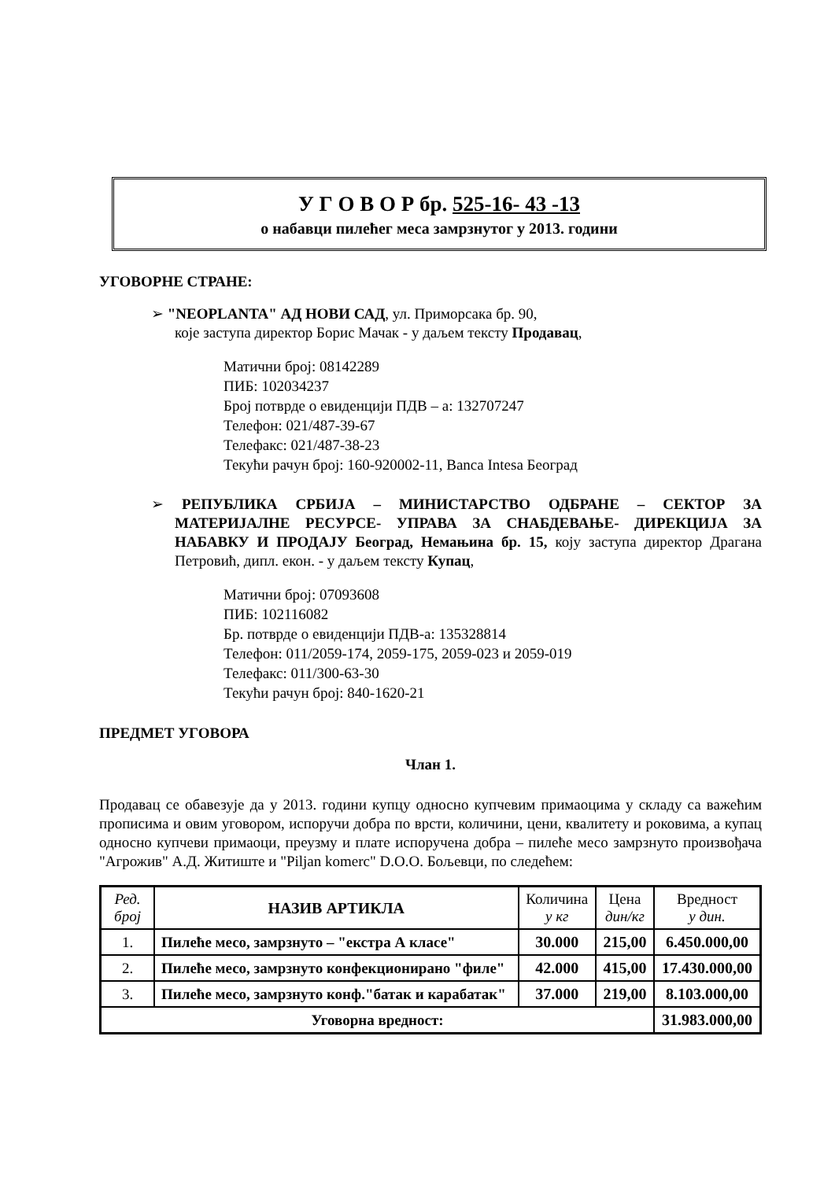У Г О В О Р бр. 525-16- 43 -13
о набавци пилећег меса замрзнутог у 2013. години
УГОВОРНЕ СТРАНЕ:
➢ "NEOPLANTA" АД НОВИ САД, ул. Приморсака бр. 90,
које заступа директор Борис Мачак - у даљем тексту Продавац,
Матични број: 08142289
ПИБ: 102034237
Број потврде о евиденцији ПДВ – а: 132707247
Телефон: 021/487-39-67
Телефакс: 021/487-38-23
Текући рачун број: 160-920002-11, Banca Intesa Београд
➢ РЕПУБЛИКА СРБИЈА – МИНИСТАРСТВО ОДБРАНЕ – СЕКТОР ЗА МАТЕРИЈАЛНЕ РЕСУРСЕ- УПРАВА ЗА СНАБДЕВАЊЕ- ДИРЕКЦИЈА ЗА НАБАВКУ И ПРОДАЈУ Београд, Немањина бр. 15, коју заступа директор Драгана Петровић, дипл. екон. - у даљем тексту Купац,
Матични број: 07093608
ПИБ: 102116082
Бр. потврде о евиденцији ПДВ-а: 135328814
Телефон: 011/2059-174, 2059-175, 2059-023 и 2059-019
Телефакс: 011/300-63-30
Текући рачун број: 840-1620-21
ПРЕДМЕТ УГОВОРА
Члан 1.
Продавац се обавезује да у 2013. години купцу односно купчевим примаоцима у складу са важећим прописима и овим уговором, испоручи добра по врсти, количини, цени, квалитету и роковима, а купац односно купчеви примаоци, преузму и плате испоручена добра – пилеће месо замрзнуто произвођача "Агрожив" А.Д. Житиште и "Piljan komerc" D.O.O. Бољевци, по следећем:
| Ред. број | НАЗИВ АРТИКЛА | Количина у кг | Цена дин/кг | Вредност у дин. |
| --- | --- | --- | --- | --- |
| 1. | Пилеће месо, замрзнуто – "екстра А класе" | 30.000 | 215,00 | 6.450.000,00 |
| 2. | Пилеће месо, замрзнуто конфекционирано "филе" | 42.000 | 415,00 | 17.430.000,00 |
| 3. | Пилеће месо, замрзнуто конф."батак и карабатак" | 37.000 | 219,00 | 8.103.000,00 |
| Уговорна вредност: | | | | 31.983.000,00 |